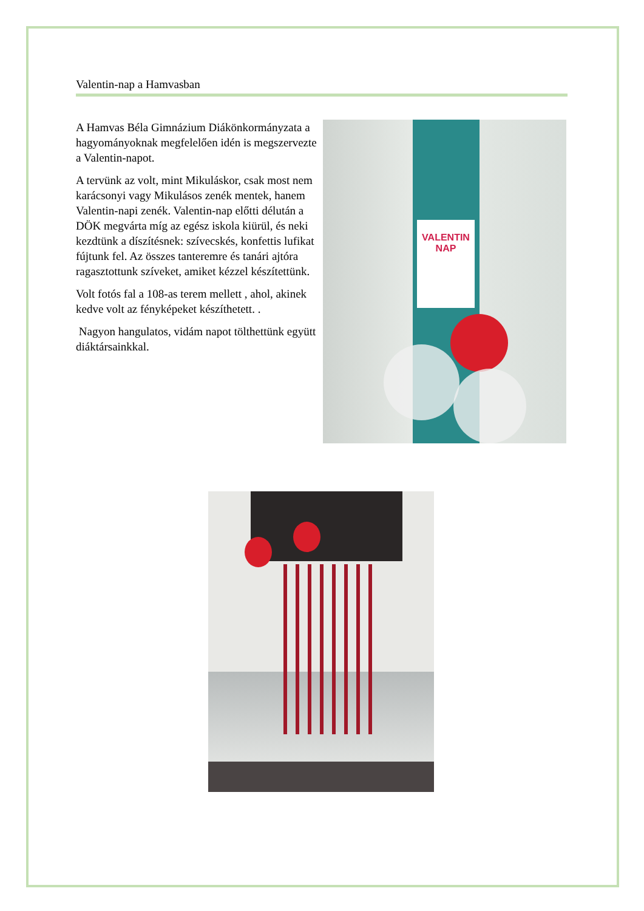Valentin-nap a Hamvasban
A Hamvas Béla Gimnázium Diákönkormányzata a hagyományoknak megfelelően idén is megszervezte a Valentin-napot.
A tervünk az volt, mint Mikuláskor, csak most nem karácsonyi vagy Mikulásos zenék mentek, hanem Valentin-napi zenék. Valentin-nap előtti délután a DÖK megvárta míg az egész iskola kiürül, és neki kezdtünk a díszítésnek: szívecskés, konfettis lufikat fújtunk fel. Az összes tanteremre és tanári ajtóra ragasztottunk szíveket, amiket kézzel készítettünk.
Volt fotós fal a 108-as terem mellett , ahol, akinek kedve volt az fényképeket készíthetett. .
Nagyon hangulatos, vidám napot tölthettünk együtt diáktársainkkal.
VALENTIN NAP